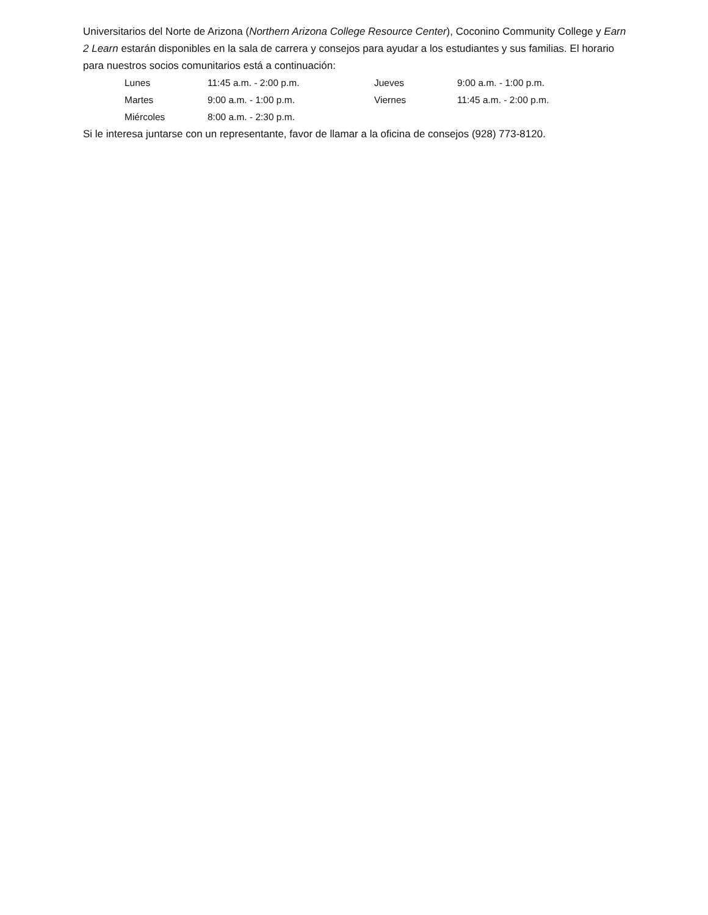Universitarios del Norte de Arizona (Northern Arizona College Resource Center), Coconino Community College y Earn 2 Learn estarán disponibles en la sala de carrera y consejos para ayudar a los estudiantes y sus familias. El horario para nuestros socios comunitarios está a continuación:
| Lunes | 11:45 a.m. - 2:00 p.m. | Jueves | 9:00 a.m. - 1:00 p.m. |
| Martes | 9:00 a.m. - 1:00 p.m. | Viernes | 11:45 a.m. - 2:00 p.m. |
| Miércoles | 8:00 a.m. - 2:30 p.m. | | |
Si le interesa juntarse con un representante, favor de llamar a la oficina de consejos (928) 773-8120.